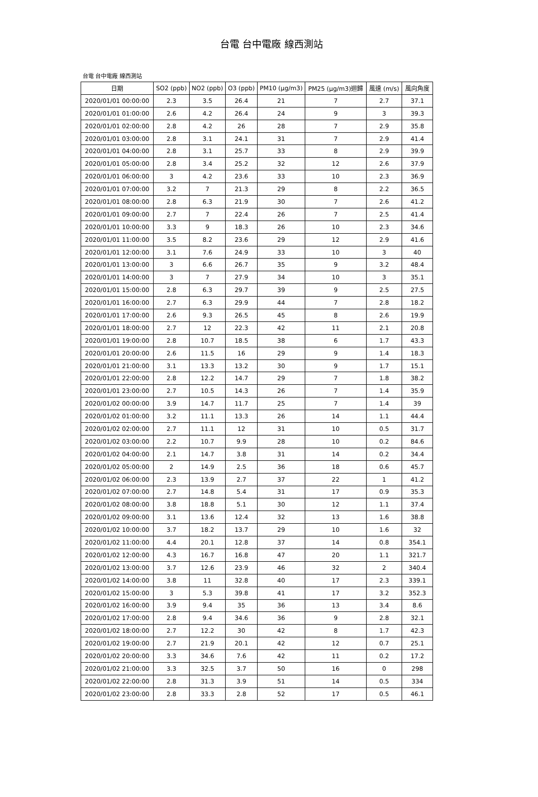台電 台中電廠 線西測站
台電 台中電廠 線西測站
| 日期 | SO2 (ppb) | NO2 (ppb) | O3 (ppb) | PM10 (μg/m3) | PM25 (μg/m3)迴歸 | 風速 (m/s) | 風向角度 |
| --- | --- | --- | --- | --- | --- | --- | --- |
| 2020/01/01 00:00:00 | 2.3 | 3.5 | 26.4 | 21 | 7 | 2.7 | 37.1 |
| 2020/01/01 01:00:00 | 2.6 | 4.2 | 26.4 | 24 | 9 | 3 | 39.3 |
| 2020/01/01 02:00:00 | 2.8 | 4.2 | 26 | 28 | 7 | 2.9 | 35.8 |
| 2020/01/01 03:00:00 | 2.8 | 3.1 | 24.1 | 31 | 7 | 2.9 | 41.4 |
| 2020/01/01 04:00:00 | 2.8 | 3.1 | 25.7 | 33 | 8 | 2.9 | 39.9 |
| 2020/01/01 05:00:00 | 2.8 | 3.4 | 25.2 | 32 | 12 | 2.6 | 37.9 |
| 2020/01/01 06:00:00 | 3 | 4.2 | 23.6 | 33 | 10 | 2.3 | 36.9 |
| 2020/01/01 07:00:00 | 3.2 | 7 | 21.3 | 29 | 8 | 2.2 | 36.5 |
| 2020/01/01 08:00:00 | 2.8 | 6.3 | 21.9 | 30 | 7 | 2.6 | 41.2 |
| 2020/01/01 09:00:00 | 2.7 | 7 | 22.4 | 26 | 7 | 2.5 | 41.4 |
| 2020/01/01 10:00:00 | 3.3 | 9 | 18.3 | 26 | 10 | 2.3 | 34.6 |
| 2020/01/01 11:00:00 | 3.5 | 8.2 | 23.6 | 29 | 12 | 2.9 | 41.6 |
| 2020/01/01 12:00:00 | 3.1 | 7.6 | 24.9 | 33 | 10 | 3 | 40 |
| 2020/01/01 13:00:00 | 3 | 6.6 | 26.7 | 35 | 9 | 3.2 | 48.4 |
| 2020/01/01 14:00:00 | 3 | 7 | 27.9 | 34 | 10 | 3 | 35.1 |
| 2020/01/01 15:00:00 | 2.8 | 6.3 | 29.7 | 39 | 9 | 2.5 | 27.5 |
| 2020/01/01 16:00:00 | 2.7 | 6.3 | 29.9 | 44 | 7 | 2.8 | 18.2 |
| 2020/01/01 17:00:00 | 2.6 | 9.3 | 26.5 | 45 | 8 | 2.6 | 19.9 |
| 2020/01/01 18:00:00 | 2.7 | 12 | 22.3 | 42 | 11 | 2.1 | 20.8 |
| 2020/01/01 19:00:00 | 2.8 | 10.7 | 18.5 | 38 | 6 | 1.7 | 43.3 |
| 2020/01/01 20:00:00 | 2.6 | 11.5 | 16 | 29 | 9 | 1.4 | 18.3 |
| 2020/01/01 21:00:00 | 3.1 | 13.3 | 13.2 | 30 | 9 | 1.7 | 15.1 |
| 2020/01/01 22:00:00 | 2.8 | 12.2 | 14.7 | 29 | 7 | 1.8 | 38.2 |
| 2020/01/01 23:00:00 | 2.7 | 10.5 | 14.3 | 26 | 7 | 1.4 | 35.9 |
| 2020/01/02 00:00:00 | 3.9 | 14.7 | 11.7 | 25 | 7 | 1.4 | 39 |
| 2020/01/02 01:00:00 | 3.2 | 11.1 | 13.3 | 26 | 14 | 1.1 | 44.4 |
| 2020/01/02 02:00:00 | 2.7 | 11.1 | 12 | 31 | 10 | 0.5 | 31.7 |
| 2020/01/02 03:00:00 | 2.2 | 10.7 | 9.9 | 28 | 10 | 0.2 | 84.6 |
| 2020/01/02 04:00:00 | 2.1 | 14.7 | 3.8 | 31 | 14 | 0.2 | 34.4 |
| 2020/01/02 05:00:00 | 2 | 14.9 | 2.5 | 36 | 18 | 0.6 | 45.7 |
| 2020/01/02 06:00:00 | 2.3 | 13.9 | 2.7 | 37 | 22 | 1 | 41.2 |
| 2020/01/02 07:00:00 | 2.7 | 14.8 | 5.4 | 31 | 17 | 0.9 | 35.3 |
| 2020/01/02 08:00:00 | 3.8 | 18.8 | 5.1 | 30 | 12 | 1.1 | 37.4 |
| 2020/01/02 09:00:00 | 3.1 | 13.6 | 12.4 | 32 | 13 | 1.6 | 38.8 |
| 2020/01/02 10:00:00 | 3.7 | 18.2 | 13.7 | 29 | 10 | 1.6 | 32 |
| 2020/01/02 11:00:00 | 4.4 | 20.1 | 12.8 | 37 | 14 | 0.8 | 354.1 |
| 2020/01/02 12:00:00 | 4.3 | 16.7 | 16.8 | 47 | 20 | 1.1 | 321.7 |
| 2020/01/02 13:00:00 | 3.7 | 12.6 | 23.9 | 46 | 32 | 2 | 340.4 |
| 2020/01/02 14:00:00 | 3.8 | 11 | 32.8 | 40 | 17 | 2.3 | 339.1 |
| 2020/01/02 15:00:00 | 3 | 5.3 | 39.8 | 41 | 17 | 3.2 | 352.3 |
| 2020/01/02 16:00:00 | 3.9 | 9.4 | 35 | 36 | 13 | 3.4 | 8.6 |
| 2020/01/02 17:00:00 | 2.8 | 9.4 | 34.6 | 36 | 9 | 2.8 | 32.1 |
| 2020/01/02 18:00:00 | 2.7 | 12.2 | 30 | 42 | 8 | 1.7 | 42.3 |
| 2020/01/02 19:00:00 | 2.7 | 21.9 | 20.1 | 42 | 12 | 0.7 | 25.1 |
| 2020/01/02 20:00:00 | 3.3 | 34.6 | 7.6 | 42 | 11 | 0.2 | 17.2 |
| 2020/01/02 21:00:00 | 3.3 | 32.5 | 3.7 | 50 | 16 | 0 | 298 |
| 2020/01/02 22:00:00 | 2.8 | 31.3 | 3.9 | 51 | 14 | 0.5 | 334 |
| 2020/01/02 23:00:00 | 2.8 | 33.3 | 2.8 | 52 | 17 | 0.5 | 46.1 |